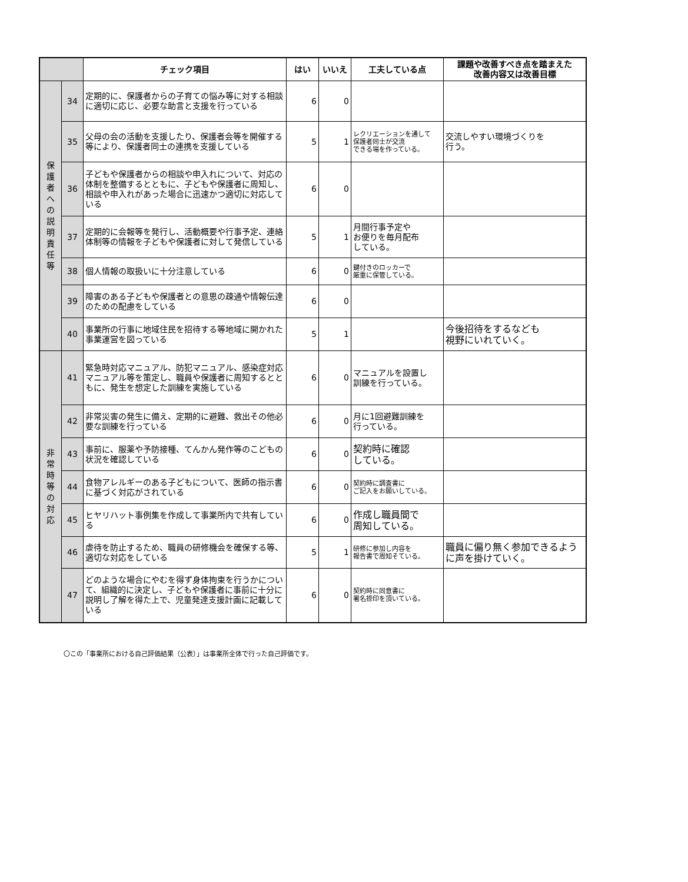| | | チェック項目 | はい | いいえ | 工夫している点 | 課題や改善すべき点を踏まえた 改善内容又は改善目標 |
| --- | --- | --- | --- | --- | --- | --- |
| 保 護 者 へ の 説 明 責 任 等 | 34 | 定期的に、保護者からの子育ての悩み等に対する相談に適切に応じ、必要な助言と支援を行っている | 6 | 0 | | |
| | 35 | 父母の会の活動を支援したり、保護者会等を開催する等により、保護者同士の連携を支援している | 5 | 1 | レクリエーションを通して 保護者同士が交流 できる場を作っている。 | 交流しやすい環境づくりを 行う。 |
| | 36 | 子どもや保護者からの相談や申入れについて、対応の体制を整備するとともに、子どもや保護者に周知し、相談や申入れがあった場合に迅速かつ適切に対応している | 6 | 0 | | |
| | 37 | 定期的に会報等を発行し、活動概要や行事予定、連絡体制等の情報を子どもや保護者に対して発信している | 5 | 1 | 月間行事予定や お便りを毎月配布 している。 | |
| | 38 | 個人情報の取扱いに十分注意している | 6 | 0 | 鍵付きのロッカーで 厳重に保管している。 | |
| | 39 | 障害のある子どもや保護者との意思の疎通や情報伝達のための配慮をしている | 6 | 0 | | |
| | 40 | 事業所の行事に地域住民を招待する等地域に開かれた事業運営を図っている | 5 | 1 | | 今後招待をするなども 視野にいれていく。 |
| 非 常 時 等 の 対 応 | 41 | 緊急時対応マニュアル、防犯マニュアル、感染症対応マニュアル等を策定し、職員や保護者に周知するとともに、発生を想定した訓練を実施している | 6 | 0 | マニュアルを設置し 訓練を行っている。 | |
| | 42 | 非常災害の発生に備え、定期的に避難、救出その他必要な訓練を行っている | 6 | 0 | 月に1回避難訓練を 行っている。 | |
| | 43 | 事前に、服薬や予防接種、てんかん発作等のこどもの状況を確認している | 6 | 0 | 契約時に確認 している。 | |
| | 44 | 食物アレルギーのある子どもについて、医師の指示書に基づく対応がされている | 6 | 0 | 契約時に調査書に ご記入をお願いしている。 | |
| | 45 | ヒヤリハット事例集を作成して事業所内で共有している | 6 | 0 | 作成し職員間で 周知している。 | |
| | 46 | 虐待を防止するため、職員の研修機会を確保する等、適切な対応をしている | 5 | 1 | 研修に参加し内容を 報告書で周知そている。 | 職員に偏り無く参加できるように声を掛けていく。 |
| | 47 | どのような場合にやむを得ず身体拘束を行うかについて、組織的に決定し、子どもや保護者に事前に十分に説明し了解を得た上で、児童発達支援計画に記載している | 6 | 0 | 契約時に同意書に 署名捺印を頂いている。 | |
〇この「事業所における自己評価結果（公表）」は事業所全体で行った自己評価です。